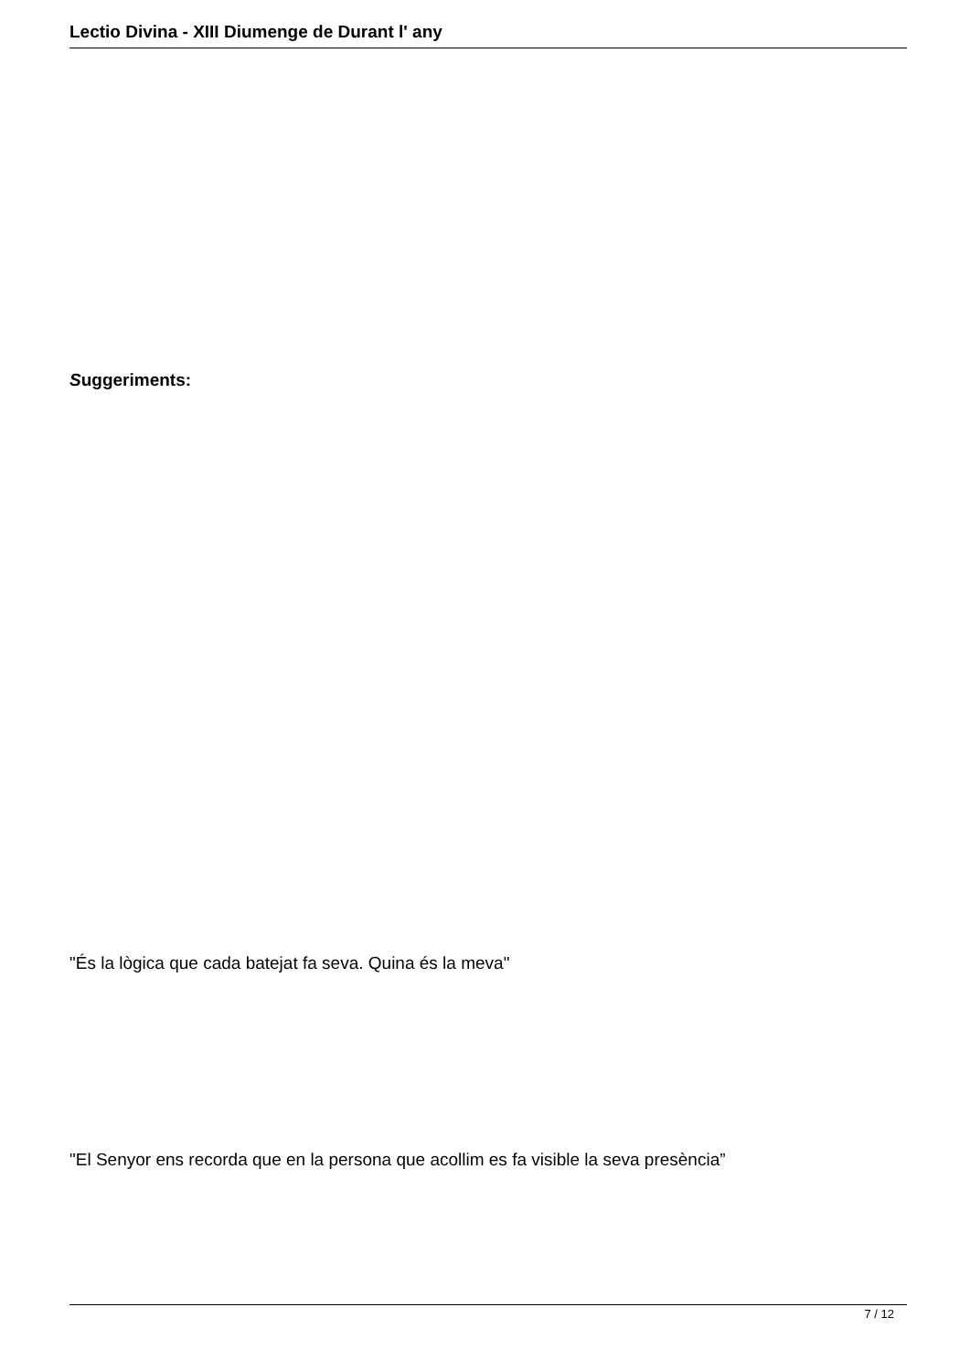Lectio Divina - XIII Diumenge de Durant l' any
Suggeriments:
"És la lògica que cada batejat fa seva. Quina és la meva"
"El Senyor ens recorda que en la persona que acollim es fa visible la seva presència”
7 / 12